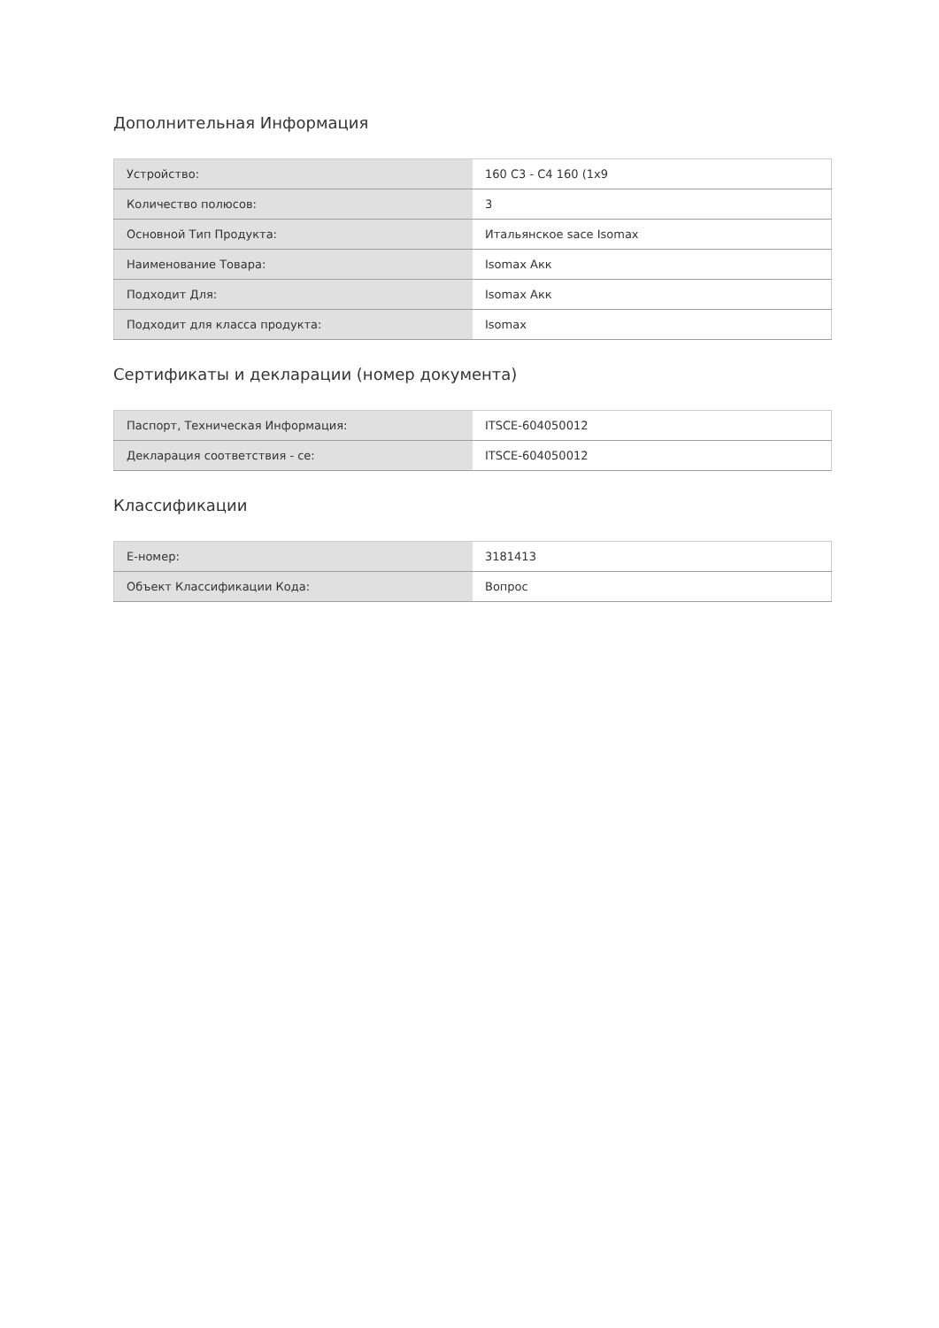Дополнительная Информация
| Устройство: | 160 C3 - C4 160 (1x9 |
| Количество полюсов: | 3 |
| Основной Тип Продукта: | Итальянское sace Isomax |
| Наименование Товара: | Isomax Акк |
| Подходит Для: | Isomax Акк |
| Подходит для класса продукта: | Isomax |
Сертификаты и декларации (номер документа)
| Паспорт, Техническая Информация: | ITSCE-604050012 |
| Декларация соответствия - ce: | ITSCE-604050012 |
Классификации
| E-номер: | 3181413 |
| Объект Классификации Кода: | Вопрос |